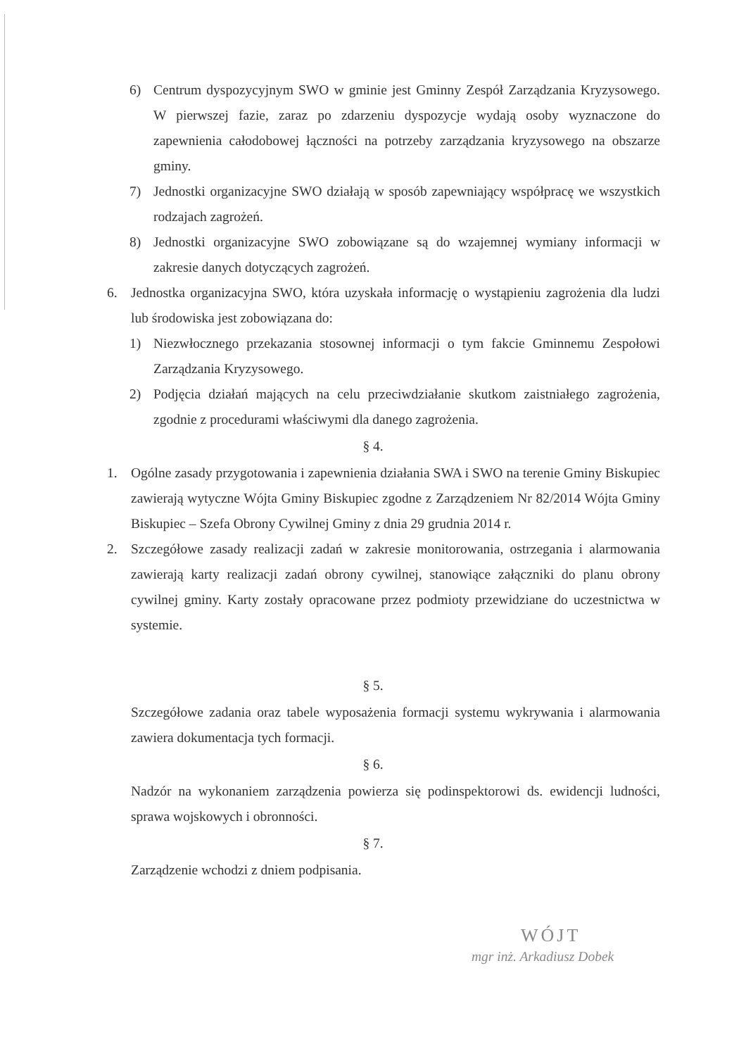6) Centrum dyspozycyjnym SWO w gminie jest Gminny Zespół Zarządzania Kryzysowego. W pierwszej fazie, zaraz po zdarzeniu dyspozycje wydają osoby wyznaczone do zapewnienia całodobowej łączności na potrzeby zarządzania kryzysowego na obszarze gminy.
7) Jednostki organizacyjne SWO działają w sposób zapewniający współpracę we wszystkich rodzajach zagrożeń.
8) Jednostki organizacyjne SWO zobowiązane są do wzajemnej wymiany informacji w zakresie danych dotyczących zagrożeń.
6. Jednostka organizacyjna SWO, która uzyskała informację o wystąpieniu zagrożenia dla ludzi lub środowiska jest zobowiązana do:
1) Niezwłocznego przekazania stosownej informacji o tym fakcie Gminnemu Zespołowi Zarządzania Kryzysowego.
2) Podjęcia działań mających na celu przeciwdziałanie skutkom zaistniałego zagrożenia, zgodnie z procedurami właściwymi dla danego zagrożenia.
§ 4.
1. Ogólne zasady przygotowania i zapewnienia działania SWA i SWO na terenie Gminy Biskupiec zawierają wytyczne Wójta Gminy Biskupiec zgodne z Zarządzeniem Nr 82/2014 Wójta Gminy Biskupiec – Szefa Obrony Cywilnej Gminy z dnia 29 grudnia 2014 r.
2. Szczegółowe zasady realizacji zadań w zakresie monitorowania, ostrzegania i alarmowania zawierają karty realizacji zadań obrony cywilnej, stanowiące załączniki do planu obrony cywilnej gminy. Karty zostały opracowane przez podmioty przewidziane do uczestnictwa w systemie.
§ 5.
Szczegółowe zadania oraz tabele wyposażenia formacji systemu wykrywania i alarmowania zawiera dokumentacja tych formacji.
§ 6.
Nadzór na wykonaniem zarządzenia powierza się podinspektorowi ds. ewidencji ludności, sprawa wojskowych i obronności.
§ 7.
Zarządzenie wchodzi z dniem podpisania.
WÓJT
mgr inż. Arkadiusz Dobek